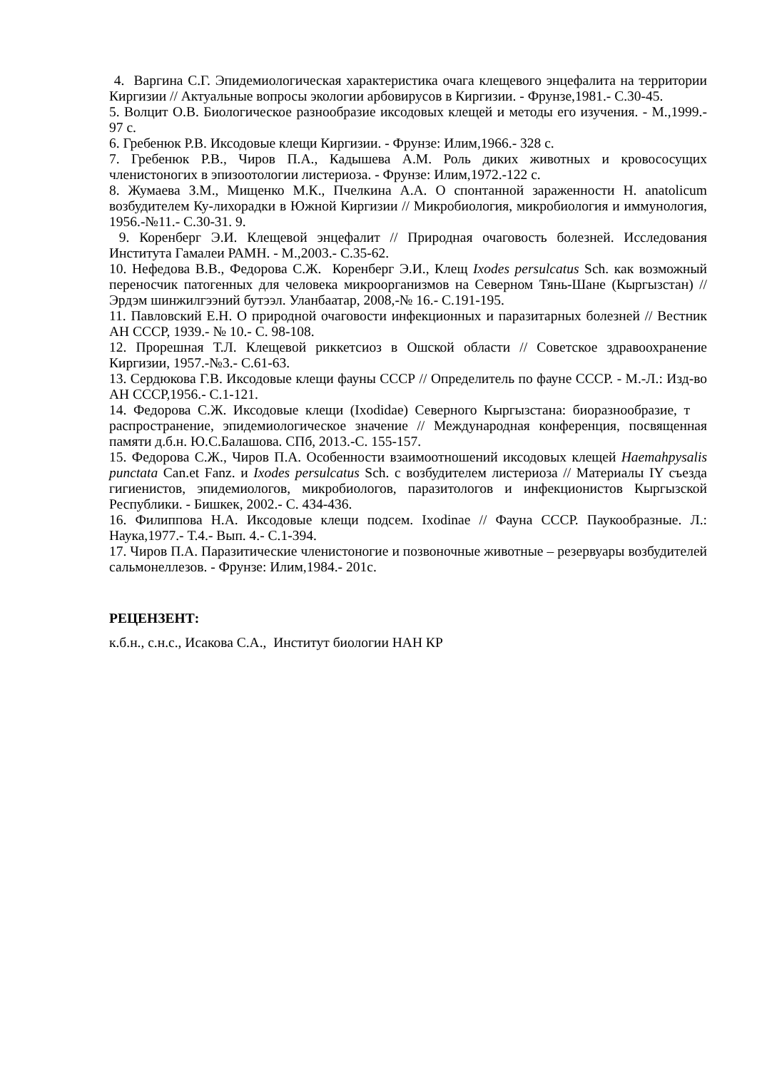4. Варгина С.Г. Эпидемиологическая характеристика очага клещевого энцефалита на территории Киргизии // Актуальные вопросы экологии арбовирусов в Киргизии. - Фрунзе,1981.- С.30-45.
5. Волцит О.В. Биологическое разнообразие иксодовых клещей и методы его изучения. - М.,1999.- 97 с.
6. Гребенюк Р.В. Иксодовые клещи Киргизии. - Фрунзе: Илим,1966.- 328 с.
7. Гребенюк Р.В., Чиров П.А., Кадышева А.М. Роль диких животных и кровососущих членистоногих в эпизоотологии листериоза. - Фрунзе: Илим,1972.-122 с.
8. Жумаева З.М., Мищенко М.К., Пчелкина А.А. О спонтанной зараженности H. anatolicum возбудителем Ку-лихорадки в Южной Киргизии // Микробиология, микробиология и иммунология, 1956.-№11.- С.30-31. 9.
9. Коренберг Э.И. Клещевой энцефалит // Природная очаговость болезней. Исследования Института Гамалеи РАМН. - М.,2003.- С.35-62.
10. Нефедова В.В., Федорова С.Ж. Коренберг Э.И., Клещ Ixodes persulcatus Sch. как возможный переносчик патогенных для человека микроорганизмов на Северном Тянь-Шане (Кыргызстан) // Эрдэм шинжилгээний бутээл. Уланбаатар, 2008,-№ 16.- С.191-195.
11. Павловский Е.Н. О природной очаговости инфекционных и паразитарных болезней // Вестник АН СССР, 1939.- № 10.- С. 98-108.
12. Прорешная Т.Л. Клещевой риккетсиоз в Ошской области // Советское здравоохранение Киргизии, 1957.-№3.- С.61-63.
13. Сердюкова Г.В. Иксодовые клещи фауны СССР // Определитель по фауне СССР. - М.-Л.: Изд-во АН СССР,1956.- С.1-121.
14. Федорова С.Ж. Иксодовые клещи (Ixodidae) Северного Кыргызстана: биоразнообразие, т распространение, эпидемиологическое значение // Международная конференция, посвященная памяти д.б.н. Ю.С.Балашова. СПб, 2013.-С. 155-157.
15. Федорова С.Ж., Чиров П.А. Особенности взаимоотношений иксодовых клещей Haemahpysalis punctata Can.et Fanz. и Ixodes persulcatus Sch. с возбудителем листериоза // Материалы IY съезда гигиенистов, эпидемиологов, микробиологов, паразитологов и инфекционистов Кыргызской Республики. - Бишкек, 2002.- С. 434-436.
16. Филиппова Н.А. Иксодовые клещи подсем. Ixodinae // Фауна СССР. Паукообразные. Л.: Наука,1977.- Т.4.- Вып. 4.- С.1-394.
17. Чиров П.А. Паразитические членистоногие и позвоночные животные – резервуары возбудителей сальмонеллезов. - Фрунзе: Илим,1984.- 201с.
РЕЦЕНЗЕНТ:
к.б.н., с.н.с., Исакова С.А., Институт биологии НАН КР